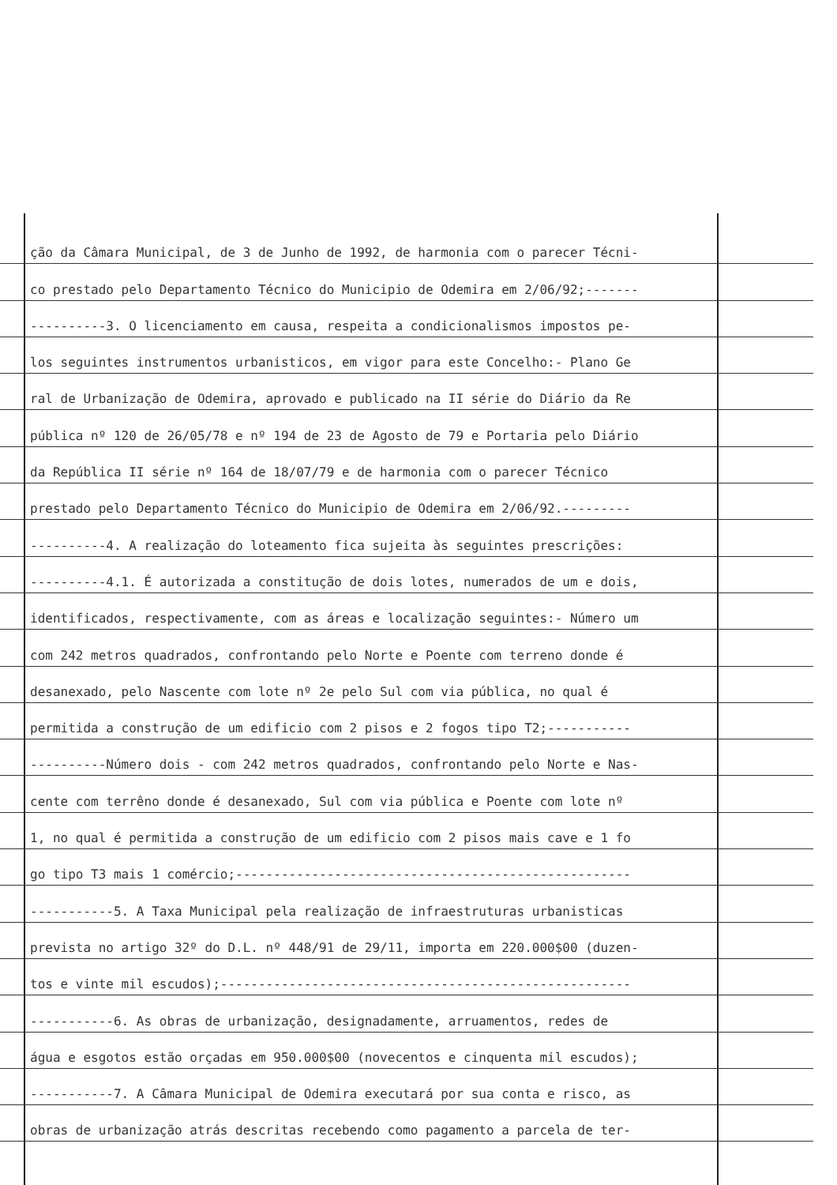ção da Câmara Municipal, de 3 de Junho de 1992, de harmonia com o parecer Técni-
co prestado pelo Departamento Técnico do Municipio de Odemira em 2/06/92;-------
----------3. O licenciamento em causa, respeita a condicionalismos impostos pe-
los seguintes instrumentos urbanisticos, em vigor para este Concelho:- Plano Ge
ral de Urbanização de Odemira, aprovado e publicado na II série do Diário da Re
pública nº 120 de 26/05/78 e nº 194 de 23 de Agosto de 79 e Portaria pelo Diário
da República II série nº 164 de 18/07/79 e de harmonia com o parecer Técnico
prestado pelo Departamento Técnico do Municipio de Odemira em 2/06/92.---------
----------4. A realização do loteamento fica sujeita às seguintes prescrições:
----------4.1. É autorizada a constitução de dois lotes, numerados de um e dois,
identificados, respectivamente, com as áreas e localização seguintes:- Número um
com 242 metros quadrados, confrontando pelo Norte e Poente com terreno donde é
desanexado, pelo Nascente com lote nº 2e pelo Sul com via pública, no qual é
permitida a construção de um edificio com 2 pisos e 2 fogos tipo T2;-----------
----------Número dois - com 242 metros quadrados, confrontando pelo Norte e Nas-
cente com terrêno donde é desanexado, Sul com via pública e Poente com lote nº
1, no qual é permitida a construção de um edificio com 2 pisos mais cave e 1 fo
go tipo T3 mais 1 comércio;----------------------------------------------------
-----------5. A Taxa Municipal pela realização de infraestruturas urbanisticas
prevista no artigo 32º do D.L. nº 448/91 de 29/11, importa em 220.000$00 (duzen-
tos e vinte mil escudos);------------------------------------------------------
-----------6. As obras de urbanização, designadamente, arruamentos, redes de
água e esgotos estão orçadas em 950.000$00 (novecentos e cinquenta mil escudos);
-----------7. A Câmara Municipal de Odemira executará por sua conta e risco, as
obras de urbanização atrás descritas recebendo como pagamento a parcela de ter-